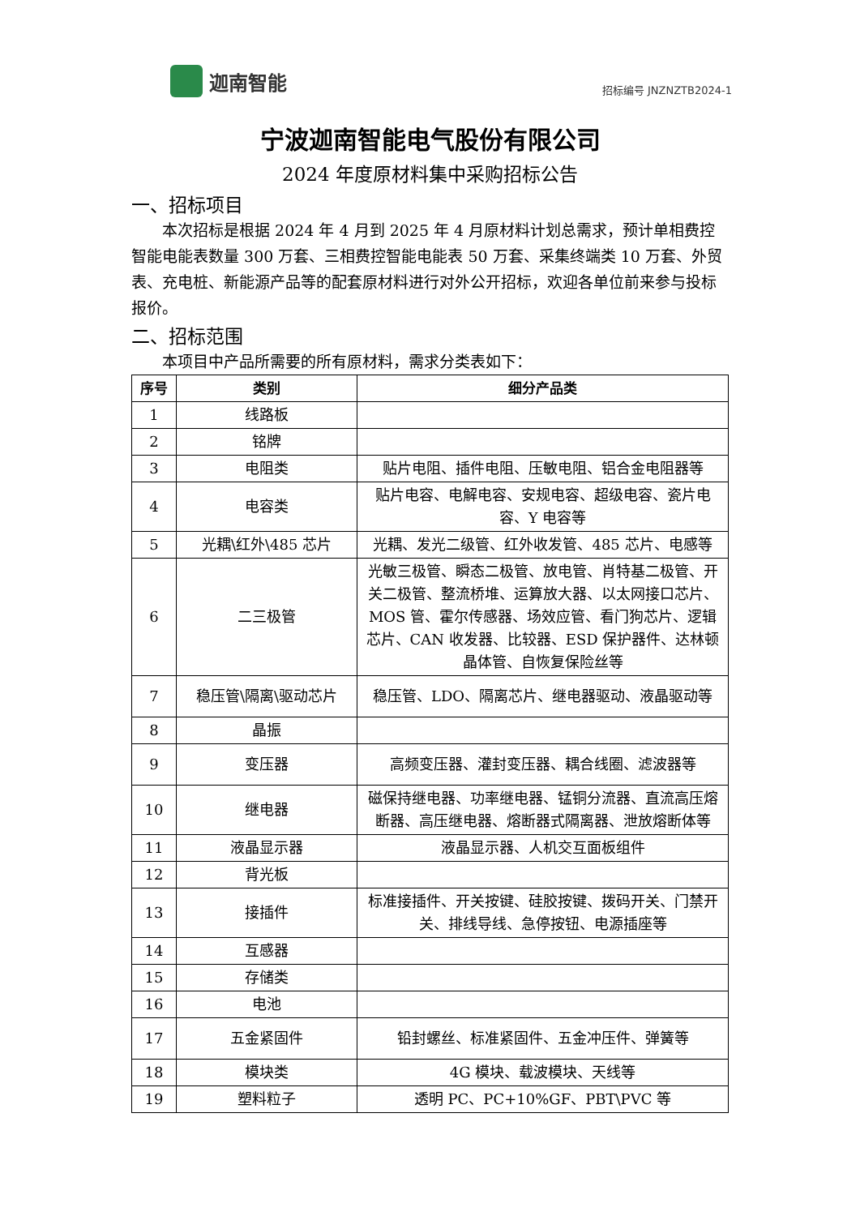迦南智能
招标编号 JNZNZTB2024-1
宁波迦南智能电气股份有限公司
2024 年度原材料集中采购招标公告
一、招标项目
  本次招标是根据 2024 年 4 月到 2025 年 4 月原材料计划总需求，预计单相费控智能电能表数量 300 万套、三相费控智能电能表 50 万套、采集终端类 10 万套、外贸表、充电桩、新能源产品等的配套原材料进行对外公开招标，欢迎各单位前来参与投标报价。
二、招标范围
  本项目中产品所需要的所有原材料，需求分类表如下：
| 序号 | 类别 | 细分产品类 |
| --- | --- | --- |
| 1 | 线路板 | |
| 2 | 铭牌 | |
| 3 | 电阻类 | 贴片电阻、插件电阻、压敏电阻、铝合金电阻器等 |
| 4 | 电容类 | 贴片电容、电解电容、安规电容、超级电容、瓷片电容、Y 电容等 |
| 5 | 光耦\红外\485 芯片 | 光耦、发光二级管、红外收发管、485 芯片、电感等 |
| 6 | 二三极管 | 光敏三极管、瞬态二极管、放电管、肖特基二极管、开关二极管、整流桥堆、运算放大器、以太网接口芯片、MOS 管、霍尔传感器、场效应管、看门狗芯片、逻辑芯片、CAN 收发器、比较器、ESD 保护器件、达林顿晶体管、自恢复保险丝等 |
| 7 | 稳压管\隔离\驱动芯片 | 稳压管、LDO、隔离芯片、继电器驱动、液晶驱动等 |
| 8 | 晶振 | |
| 9 | 变压器 | 高频变压器、灌封变压器、耦合线圈、滤波器等 |
| 10 | 继电器 | 磁保持继电器、功率继电器、锰铜分流器、直流高压熔断器、高压继电器、熔断器式隔离器、泄放熔断体等 |
| 11 | 液晶显示器 | 液晶显示器、人机交互面板组件 |
| 12 | 背光板 | |
| 13 | 接插件 | 标准接插件、开关按键、硅胶按键、拨码开关、门禁开关、排线导线、急停按钮、电源插座等 |
| 14 | 互感器 | |
| 15 | 存储类 | |
| 16 | 电池 | |
| 17 | 五金紧固件 | 铅封螺丝、标准紧固件、五金冲压件、弹簧等 |
| 18 | 模块类 | 4G 模块、载波模块、天线等 |
| 19 | 塑料粒子 | 透明 PC、PC+10%GF、PBT\PVC 等 |